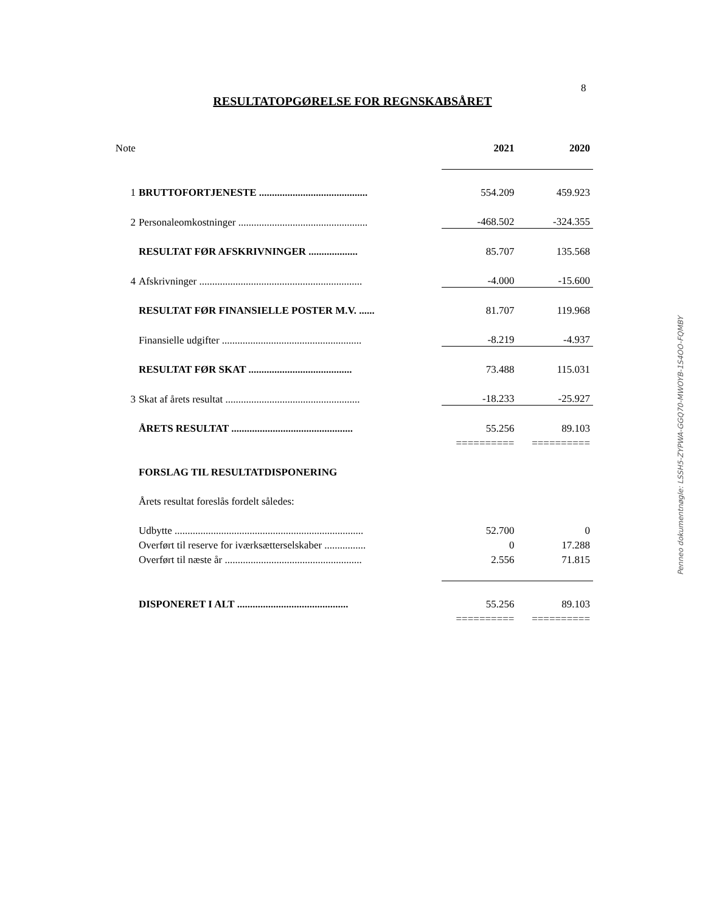8
RESULTATOPGØRELSE FOR REGNSKABSÅRET
| Note | | 2021 | 2020 |
| 1 | BRUTTOFORTJENESTE .......................................... | 554.209 | 459.923 |
| 2 | Personaleomkostninger .................................................. | -468.502 | -324.355 |
| | RESULTAT FØR AFSKRIVNINGER ................... | 85.707 | 135.568 |
| 4 | Afskrivninger ............................................................... | -4.000 | -15.600 |
| | RESULTAT FØR FINANSIELLE POSTER M.V. ...... | 81.707 | 119.968 |
| | Finansielle udgifter ...................................................... | -8.219 | -4.937 |
| | RESULTAT FØR SKAT ........................................ | 73.488 | 115.031 |
| 3 | Skat af årets resultat .................................................... | -18.233 | -25.927 |
| | ÅRETS RESULTAT ............................................... | 55.256 | 89.103 |
| | | ========== | ========== |
| | FORSLAG TIL RESULTATDISPONERING | | |
| | Årets resultat foreslås fordelt således: | | |
| | Udbytte ......................................................................... | 52.700 | 0 |
| | Overført til reserve for iværksætterselskaber ................ | 0 | 17.288 |
| | Overført til næste år ..................................................... | 2.556 | 71.815 |
| | DISPONERET I ALT ........................................... | 55.256 | 89.103 |
| | | ========== | ========== |
Penneo dokumentnøgle: LSSH5-ZYPWA-GGQ70-MWOYB-1S4OO-FQMBY